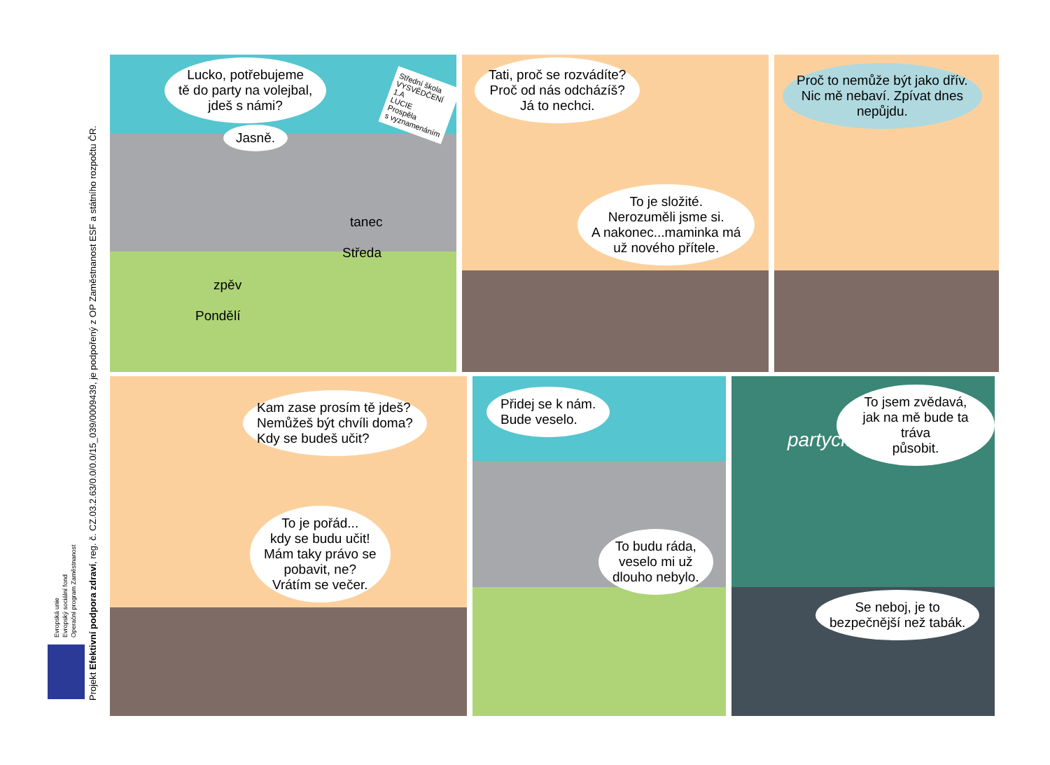Evropská unie
Evropský sociální fond
Operační program Zaměstnanost
Projekt Efektivní podpora zdraví, reg. č. CZ.03.2.63/0.0/0.0/15_039/0009439, je podpořený z OP Zaměstnanost ESF a státního rozpočtu ČR.
Lucko, potřebujeme
tě do party na volejbal,
jdeš s námi?
Jasně.
Střední škola
VYSVĚDČENÍ
1.A
LUCIE
Prospěla
s vyznamenáním
tanec
Středa
zpěv
Pondělí
Tati, proč se rozvádíte?
Proč od nás odcházíš?
Já to nechci.
To je složité.
Nerozuměli jsme si.
A nakonec...maminka má
už nového přítele.
Proč to nemůže být jako dřív.
Nic mě nebaví. Zpívat dnes
nepůjdu.
Kam zase prosím tě jdeš?
Nemůžeš být chvíli doma?
Kdy se budeš učit?
To je pořád...
kdy se budu učit!
Mám taky právo se
pobavit, ne?
Vrátím se večer.
Přidej se k nám.
Bude veselo.
To budu ráda,
veselo mi už
dlouho nebylo.
partyclub
To jsem zvědavá,
jak na mě bude ta tráva
působit.
Se neboj, je to
bezpečnější než tabák.